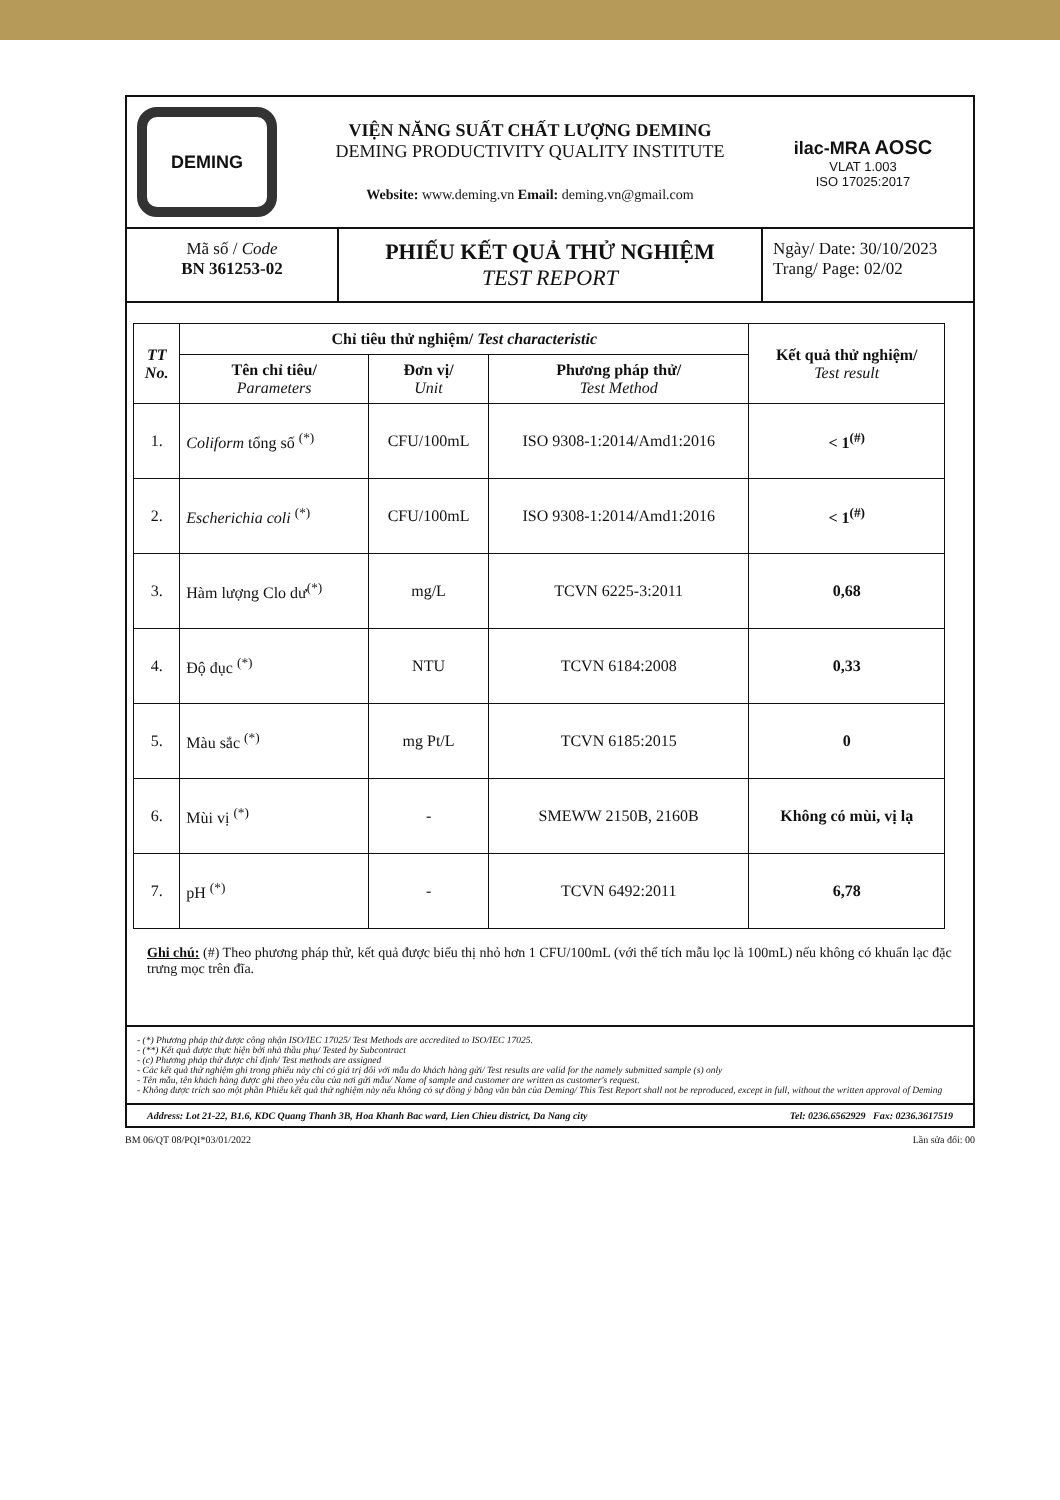DEMING
VIỆN NĂNG SUẤT CHẤT LƯỢNG DEMING
DEMING PRODUCTIVITY QUALITY INSTITUTE
Website: www.deming.vn Email: deming.vn@gmail.com
ilac-MRA AOSC
VLAT 1.003
ISO 17025:2017
Mã số / Code
BN 361253-02
PHIẾU KẾT QUẢ THỬ NGHIỆM
TEST REPORT
Ngày/ Date: 30/10/2023
Trang/ Page: 02/02
| TT No. | Chỉ tiêu thử nghiệm/ Test characteristic | | | Kết quả thử nghiệm/ Test result |
| --- | --- | --- | --- | --- |
| | Tên chỉ tiêu/ Parameters | Đơn vị/ Unit | Phương pháp thử/ Test Method | |
| 1. | Coliform tổng số <sup>(*)</sup> | CFU/100mL | ISO 9308-1:2014/Amd1:2016 | < 1<sup>(#)</sup> |
| 2. | Escherichia coli <sup>(*)</sup> | CFU/100mL | ISO 9308-1:2014/Amd1:2016 | < 1<sup>(#)</sup> |
| 3. | Hàm lượng Clo dư<sup>(*)</sup> | mg/L | TCVN 6225-3:2011 | 0,68 |
| 4. | Độ đục <sup>(*)</sup> | NTU | TCVN 6184:2008 | 0,33 |
| 5. | Màu sắc <sup>(*)</sup> | mg Pt/L | TCVN 6185:2015 | 0 |
| 6. | Mùi vị <sup>(*)</sup> | - | SMEWW 2150B, 2160B | Không có mùi, vị lạ |
| 7. | pH <sup>(*)</sup> | - | TCVN 6492:2011 | 6,78 |
Ghi chú: (#) Theo phương pháp thử, kết quả được biểu thị nhỏ hơn 1 CFU/100mL (với thể tích mẫu lọc là 100mL) nếu không có khuẩn lạc đặc trưng mọc trên đĩa.
- (*) Phương pháp thử được công nhận ISO/IEC 17025/ Test Methods are accredited to ISO/IEC 17025.
- (**) Kết quả được thực hiện bởi nhà thầu phụ/ Tested by Subcontract
- (c) Phương pháp thử được chỉ định/ Test methods are assigned
- Các kết quả thử nghiệm ghi trong phiếu này chỉ có giá trị đối với mẫu do khách hàng gửi/ Test results are valid for the namely submitted sample (s) only
- Tên mẫu, tên khách hàng được ghi theo yêu cầu của nơi gửi mẫu/ Name of sample and customer are written as customer's request.
- Không được trích sao một phần Phiếu kết quả thử nghiệm này nếu không có sự đồng ý bằng văn bản của Deming/ This Test Report shall not be reproduced, except in full, without the written approval of Deming
Address: Lot 21-22, B1.6, KDC Quang Thanh 3B, Hoa Khanh Bac ward, Lien Chieu district, Da Nang city Tel: 0236.6562929 Fax: 0236.3617519
BM 06/QT 08/PQI*03/01/2022 Lần sửa đổi: 00